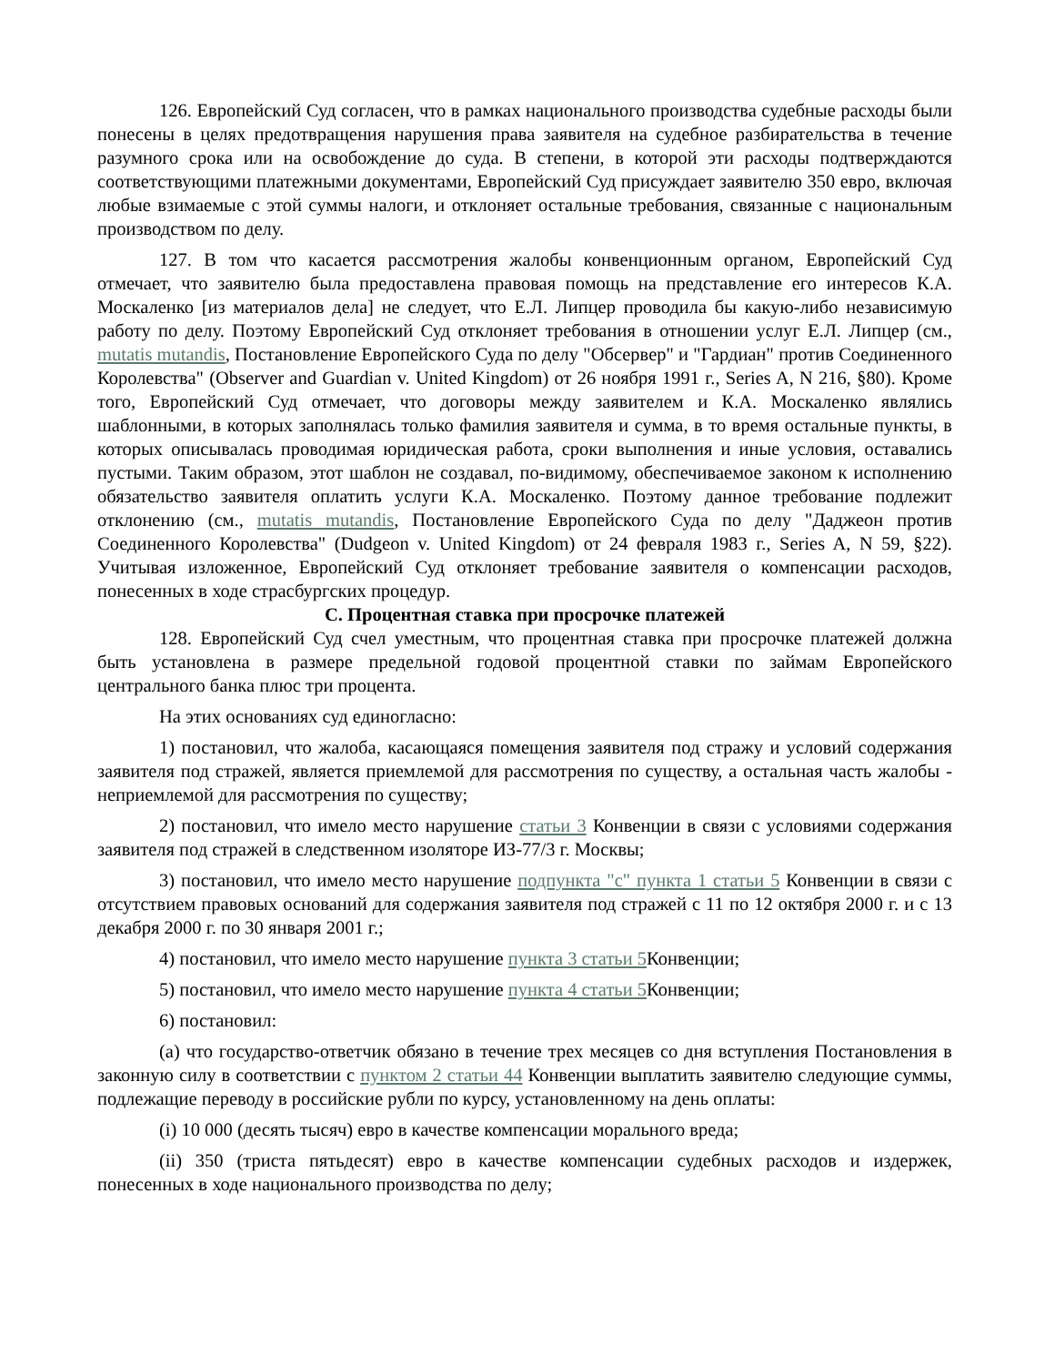126. Европейский Суд согласен, что в рамках национального производства судебные расходы были понесены в целях предотвращения нарушения права заявителя на судебное разбирательства в течение разумного срока или на освобождение до суда. В степени, в которой эти расходы подтверждаются соответствующими платежными документами, Европейский Суд присуждает заявителю 350 евро, включая любые взимаемые с этой суммы налоги, и отклоняет остальные требования, связанные с национальным производством по делу.
127. В том что касается рассмотрения жалобы конвенционным органом, Европейский Суд отмечает, что заявителю была предоставлена правовая помощь на представление его интересов К.А. Москаленко [из материалов дела] не следует, что Е.Л. Липцер проводила бы какую-либо независимую работу по делу. Поэтому Европейский Суд отклоняет требования в отношении услуг Е.Л. Липцер (см., mutatis mutandis, Постановление Европейского Суда по делу "Обсервер" и "Гардиан" против Соединенного Королевства" (Observer and Guardian v. United Kingdom) от 26 ноября 1991 г., Series A, N 216, §80). Кроме того, Европейский Суд отмечает, что договоры между заявителем и К.А. Москаленко являлись шаблонными, в которых заполнялась только фамилия заявителя и сумма, в то время остальные пункты, в которых описывалась проводимая юридическая работа, сроки выполнения и иные условия, оставались пустыми. Таким образом, этот шаблон не создавал, по-видимому, обеспечиваемое законом к исполнению обязательство заявителя оплатить услуги К.А. Москаленко. Поэтому данное требование подлежит отклонению (см., mutatis mutandis, Постановление Европейского Суда по делу "Даджеон против Соединенного Королевства" (Dudgeon v. United Kingdom) от 24 февраля 1983 г., Series A, N 59, §22). Учитывая изложенное, Европейский Суд отклоняет требование заявителя о компенсации расходов, понесенных в ходе страсбургских процедур.
C. Процентная ставка при просрочке платежей
128. Европейский Суд счел уместным, что процентная ставка при просрочке платежей должна быть установлена в размере предельной годовой процентной ставки по займам Европейского центрального банка плюс три процента.
На этих основаниях суд единогласно:
1) постановил, что жалоба, касающаяся помещения заявителя под стражу и условий содержания заявителя под стражей, является приемлемой для рассмотрения по существу, а остальная часть жалобы - неприемлемой для рассмотрения по существу;
2) постановил, что имело место нарушение статьи 3 Конвенции в связи с условиями содержания заявителя под стражей в следственном изоляторе ИЗ-77/3 г. Москвы;
3) постановил, что имело место нарушение подпункта "c" пункта 1 статьи 5 Конвенции в связи с отсутствием правовых оснований для содержания заявителя под стражей с 11 по 12 октября 2000 г. и с 13 декабря 2000 г. по 30 января 2001 г.;
4) постановил, что имело место нарушение пункта 3 статьи 5 Конвенции;
5) постановил, что имело место нарушение пункта 4 статьи 5 Конвенции;
6) постановил:
(a) что государство-ответчик обязано в течение трех месяцев со дня вступления Постановления в законную силу в соответствии с пунктом 2 статьи 44 Конвенции выплатить заявителю следующие суммы, подлежащие переводу в российские рубли по курсу, установленному на день оплаты:
(i) 10 000 (десять тысяч) евро в качестве компенсации морального вреда;
(ii) 350 (триста пятьдесят) евро в качестве компенсации судебных расходов и издержек, понесенных в ходе национального производства по делу;